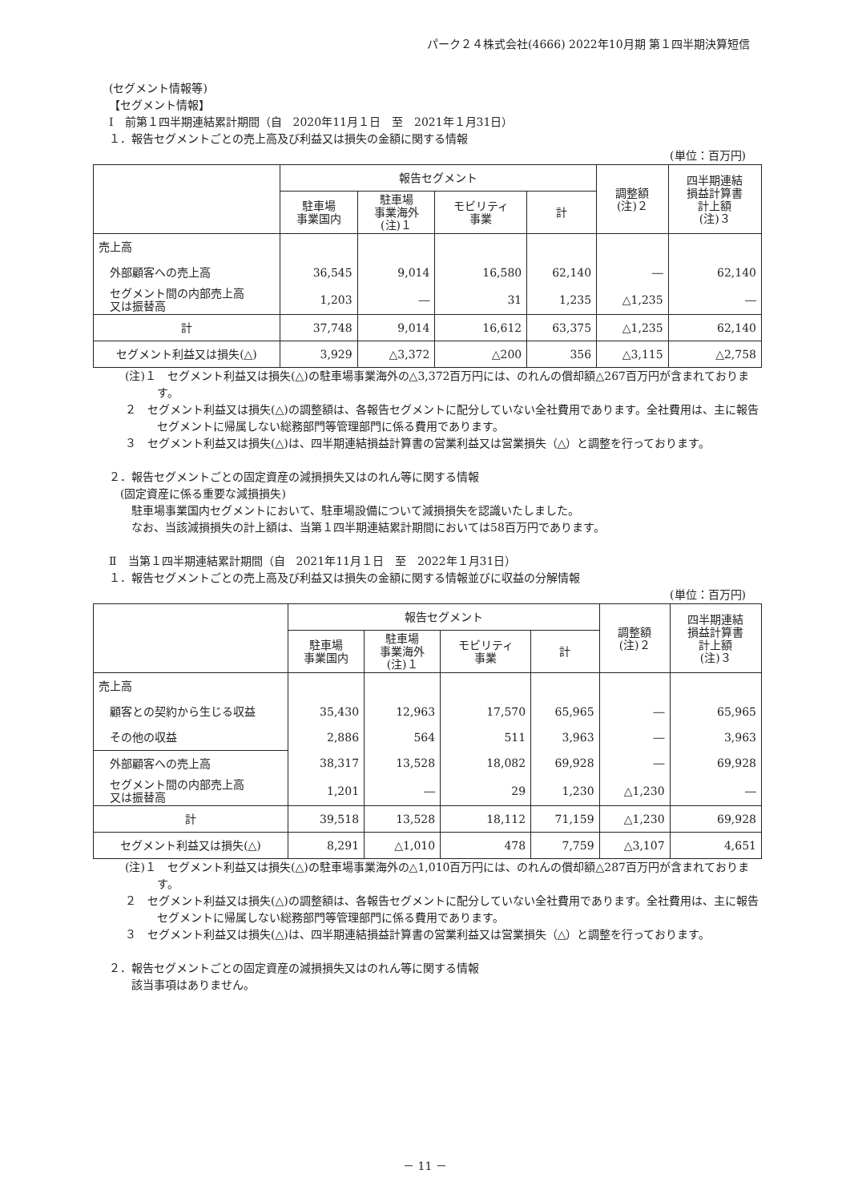パーク２４株式会社(4666) 2022年10月期 第１四半期決算短信
(セグメント情報等)
【セグメント情報】
Ⅰ　前第１四半期連結累計期間（自　2020年11月１日　至　2021年１月31日）
１．報告セグメントごとの売上高及び利益又は損失の金額に関する情報
(単位：百万円)
| | 報告セグメント | | | | 調整額 (注)２ | 四半期連結 損益計算書 計上額 (注)３ |
| --- | --- | --- | --- | --- | --- | --- |
| | 駐車場 事業国内 | 駐車場 事業海外 (注)１ | モビリティ 事業 | 計 | | |
| 売上高 | | | | | | |
| 外部顧客への売上高 | 36,545 | 9,014 | 16,580 | 62,140 | ― | 62,140 |
| セグメント間の内部売上高 又は振替高 | 1,203 | ― | 31 | 1,235 | △1,235 | ― |
| 計 | 37,748 | 9,014 | 16,612 | 63,375 | △1,235 | 62,140 |
| セグメント利益又は損失(△) | 3,929 | △3,372 | △200 | 356 | △3,115 | △2,758 |
(注)１　セグメント利益又は損失(△)の駐車場事業海外の△3,372百万円には、のれんの償却額△267百万円が含まれております。
２　セグメント利益又は損失(△)の調整額は、各報告セグメントに配分していない全社費用であります。全社費用は、主に報告セグメントに帰属しない総務部門等管理部門に係る費用であります。
３　セグメント利益又は損失(△)は、四半期連結損益計算書の営業利益又は営業損失（△）と調整を行っております。
２．報告セグメントごとの固定資産の減損損失又はのれん等に関する情報
　(固定資産に係る重要な減損損失)
　　駐車場事業国内セグメントにおいて、駐車場設備について減損損失を認識いたしました。
　　なお、当該減損損失の計上額は、当第１四半期連結累計期間においては58百万円であります。
Ⅱ　当第１四半期連結累計期間（自　2021年11月１日　至　2022年１月31日）
１．報告セグメントごとの売上高及び利益又は損失の金額に関する情報並びに収益の分解情報
(単位：百万円)
| | 報告セグメント | | | | 調整額 (注)２ | 四半期連結 損益計算書 計上額 (注)３ |
| --- | --- | --- | --- | --- | --- | --- |
| | 駐車場 事業国内 | 駐車場 事業海外 (注)１ | モビリティ 事業 | 計 | | |
| 売上高 | | | | | | |
| 顧客との契約から生じる収益 | 35,430 | 12,963 | 17,570 | 65,965 | ― | 65,965 |
| その他の収益 | 2,886 | 564 | 511 | 3,963 | ― | 3,963 |
| 外部顧客への売上高 | 38,317 | 13,528 | 18,082 | 69,928 | ― | 69,928 |
| セグメント間の内部売上高 又は振替高 | 1,201 | ― | 29 | 1,230 | △1,230 | ― |
| 計 | 39,518 | 13,528 | 18,112 | 71,159 | △1,230 | 69,928 |
| セグメント利益又は損失(△) | 8,291 | △1,010 | 478 | 7,759 | △3,107 | 4,651 |
(注)１　セグメント利益又は損失(△)の駐車場事業海外の△1,010百万円には、のれんの償却額△287百万円が含まれております。
２　セグメント利益又は損失(△)の調整額は、各報告セグメントに配分していない全社費用であります。全社費用は、主に報告セグメントに帰属しない総務部門等管理部門に係る費用であります。
３　セグメント利益又は損失(△)は、四半期連結損益計算書の営業利益又は営業損失（△）と調整を行っております。
２．報告セグメントごとの固定資産の減損損失又はのれん等に関する情報
　　該当事項はありません。
－ 11 －